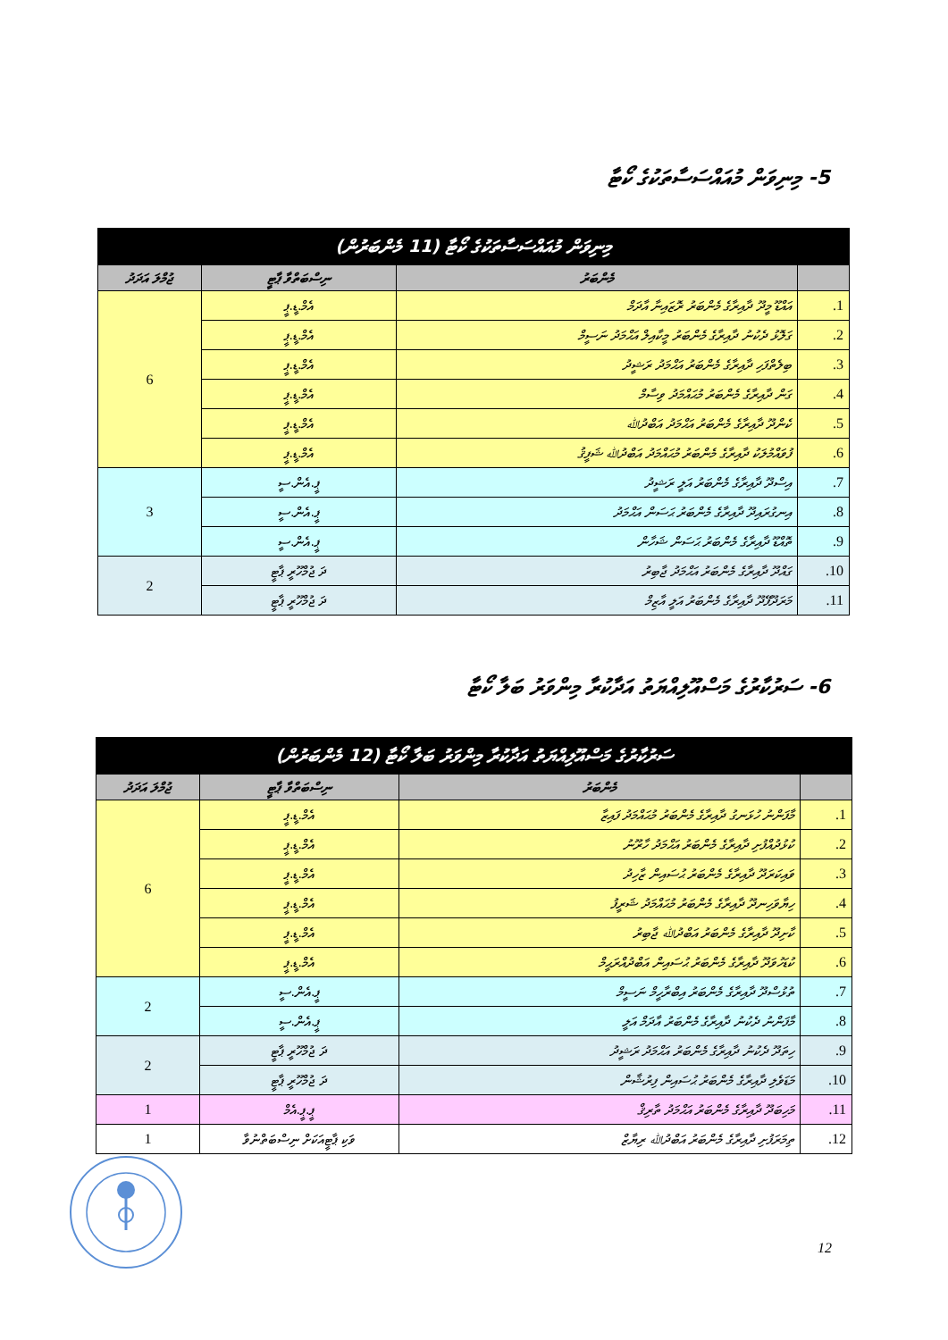5- މިނިވަން މުއައްސަސާތަކުގެ ކޯޓާ
| މިނިވަން މުއައްސަސާތަކުގެ ކޯޓާ (11 މެންބަރުން) | | | |
| --- | --- | --- | --- |
| | މެންބަރު | ނިސްބަތްވާ ޕާޓީ | ޖުމްލަ އަދަދު |
| 1. | އައްޑޫ މީދޫ ދާއިރާގެ މެންބަރު ރޮޒައިނާ އާދަމް | އެމް.ޑީ.ޕީ | 6 |
| 2. | ގަލޮޅު ދެކުނު ދާއިރާގެ މެންބަރު މީކާއިލް އަޙްމަދު ނަސީމް | އެމް.ޑީ.ޕީ | |
| 3. | ބިލެތްފަހި ދާއިރާގެ މެންބަރު އަޙްމަދު ރަޝީދު | އެމް.ޑީ.ޕީ | |
| 4. | ގަން ދާއިރާގެ މެންބަރު މުޙައްމަދު ވިސާމް | އެމް.ޑީ.ޕީ | |
| 5. | ކެންދޫ ދާއިރާގެ މެންބަރު އަޙްމަދު އަބްދުﷲ | އެމް.ޑީ.ޕީ | |
| 6. | ފުވައްމުލަކު ދާއިރާގެ މެންބަރު މުޙައްމަދު އަބްދުﷲ ޝަފީޤު | އެމް.ޑީ.ޕީ | |
| 7. | އިސްދޫ ދާއިރާގެ މެންބަރު އަލީ ރަޝީދު | ޕީ.އެން.ސީ | 3 |
| 8. | އިނގުރައިދޫ ދާއިރާގެ މެންބަރު ޙަސަން އަޙްމަދު | ޕީ.އެން.ސީ | |
| 9. | ތޮއްޑޫ ދާއިރާގެ މެންބަރު ޙަސަން ޝަހާން | ޕީ.އެން.ސީ | |
| 10. | ގައްދޫ ދާއިރާގެ މެންބަރު އަޙްމަދު ޖާބިރު | ދަ ޖުމްހޫރީ ޕާޓީ | 2 |
| 11. | މަރަދޫފޭދޫ ދާއިރާގެ މެންބަރު އަލީ އާޒިމް | ދަ ޖުމްހޫރީ ޕާޓީ | |
6- ސަރުކާރުގެ މަސްއޫލިއްޔަތު އަދާކުރާ މިންވަރު ބަލާ ކޯޓާ
| ސަރުކާރުގެ މަސްއޫލިއްޔަތު އަދާކުރާ މިންވަރު ބަލާ ކޯޓާ (12 މެންބަރުން) | | | |
| --- | --- | --- | --- |
| | މެންބަރު | ނިސްބަތްވާ ޕާޓީ | ޖުމްލަ އަދަދު |
| 1. | މާފަންނު ހުޅަނގު ދާއިރާގެ މެންބަރު މުޙައްމަދު ފައިޒާ | އެމް.ޑީ.ޕީ | 6 |
| 2. | ކުޅުދުއްފުށި ދާއިރާގެ މެންބަރު އަޙްމަދު ހާރޫނު | އެމް.ޑީ.ޕީ | |
| 3. | ވައިކަރަދޫ ދާއިރާގެ މެންބަރު ޙުސައިން ޒާހިދު | އެމް.ޑީ.ޕީ | |
| 4. | ހިޔާވަހިނދޫ ދާއިރާގެ މެންބަރު މުޙައްމަދު ޝަރީފު | އެމް.ޑީ.ޕީ | |
| 5. | ކާށިދޫ ދާއިރާގެ މެންބަރު އަބްދުﷲ ޖާބިރު | އެމް.ޑީ.ޕީ | |
| 6. | ކުޑަހުވަދޫ ދާއިރާގެ މެންބަރު ޙުސައިން އަބްދުއްރަޙީމް | އެމް.ޑީ.ޕީ | |
| 7. | ތުޅުސްދޫ ދާއިރާގެ މެންބަރު އިބްރާހީމް ނަސީމް | ޕީ.އެން.ސީ | 2 |
| 8. | މާފަންނު ދެކުނު ދާއިރާގެ މެންބަރު އާދަމް އަލީ | ޕީ.އެން.ސީ | |
| 9. | ހިތަދޫ ދެކުނު ދާއިރާގެ މެންބަރު އަޙްމަދު ރަޝީދު | ދަ ޖުމްހޫރީ ޕާޓީ | 2 |
| 10. | މަޑަވެލި ދާއިރާގެ މެންބަރު ޙުސައިން ފިރުޝާން | ދަ ޖުމްހޫރީ ޕާޓީ | |
| 11. | މަހިބަދޫ ދާއިރާގެ މެންބަރު އަޙްމަދު ތާރިޤް | ޕީ.ޕީ.އެމް | 1 |
| 12. | ތިމަރަފުށި ދާއިރާގެ މެންބަރު އަބްދުﷲ ރިޔާޒް | ވަކި ޕާޓީއަކަށް ނިސްބަތްނުވާ | 1 |
12